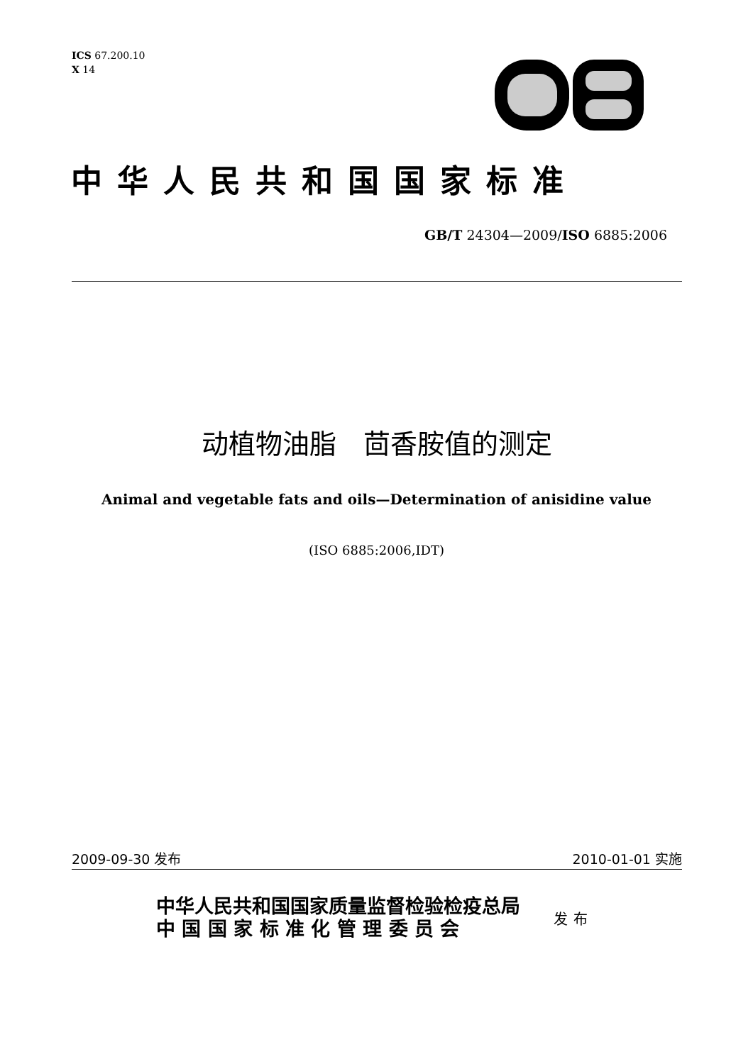ICS 67.200.10
X 14
中华人民共和国国家标准
GB/T 24304—2009/ISO 6885:2006
动植物油脂　茴香胺值的测定
Animal and vegetable fats and oils—Determination of anisidine value
(ISO 6885:2006,IDT)
2009-09-30 发布 2010-01-01 实施
中华人民共和国国家质量监督检验检疫总局
中 国 国 家 标 准 化 管 理 委 员 会
发布